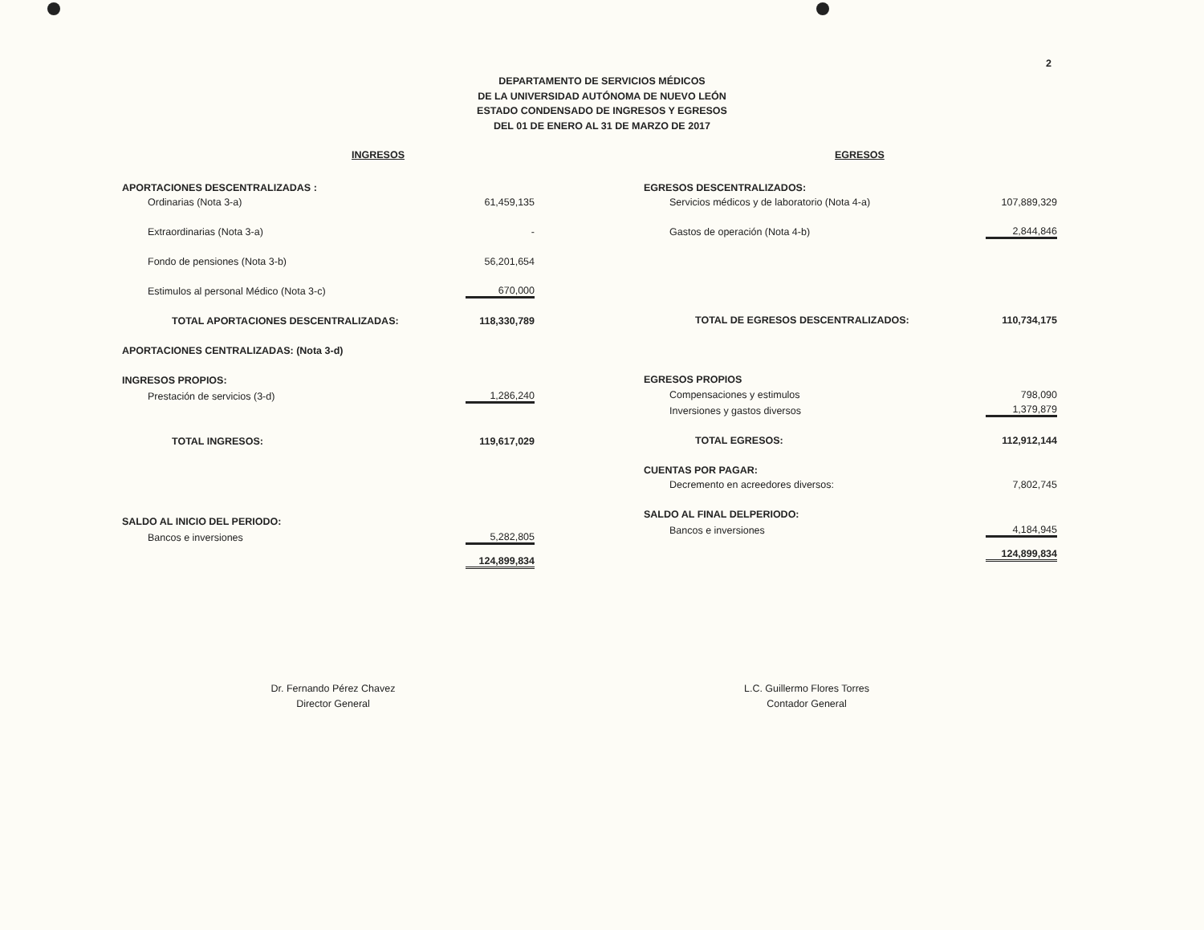2
DEPARTAMENTO DE SERVICIOS MÉDICOS
DE LA UNIVERSIDAD AUTÓNOMA DE NUEVO LEÓN
ESTADO CONDENSADO DE INGRESOS Y EGRESOS
DEL 01 DE ENERO AL 31 DE MARZO DE 2017
INGRESOS
| APORTACIONES DESCENTRALIZADAS : | |
| Ordinarias (Nota 3-a) | 61,459,135 |
| Extraordinarias (Nota 3-a) | - |
| Fondo de pensiones (Nota 3-b) | 56,201,654 |
| Estimulos al personal Médico (Nota 3-c) | 670,000 |
| TOTAL APORTACIONES DESCENTRALIZADAS: | 118,330,789 |
| APORTACIONES CENTRALIZADAS: (Nota 3-d) | |
| INGRESOS PROPIOS: | |
| Prestación de servicios (3-d) | 1,286,240 |
| TOTAL INGRESOS: | 119,617,029 |
| SALDO AL INICIO DEL PERIODO: | |
| Bancos e inversiones | 5,282,805 |
| | 124,899,834 |
EGRESOS
| EGRESOS DESCENTRALIZADOS: | |
| Servicios médicos y de laboratorio (Nota 4-a) | 107,889,329 |
| Gastos de operación (Nota 4-b) | 2,844,846 |
| TOTAL DE EGRESOS DESCENTRALIZADOS: | 110,734,175 |
| EGRESOS PROPIOS | |
| Compensaciones y estimulos | 798,090 |
| Inversiones y gastos diversos | 1,379,879 |
| TOTAL EGRESOS: | 112,912,144 |
| CUENTAS POR PAGAR: | |
| Decremento en acreedores diversos: | 7,802,745 |
| SALDO AL FINAL DELPERIODO: | |
| Bancos e inversiones | 4,184,945 |
| | 124,899,834 |
Dr. Fernando Pérez Chavez
Director General
L.C. Guillermo Flores Torres
Contador General